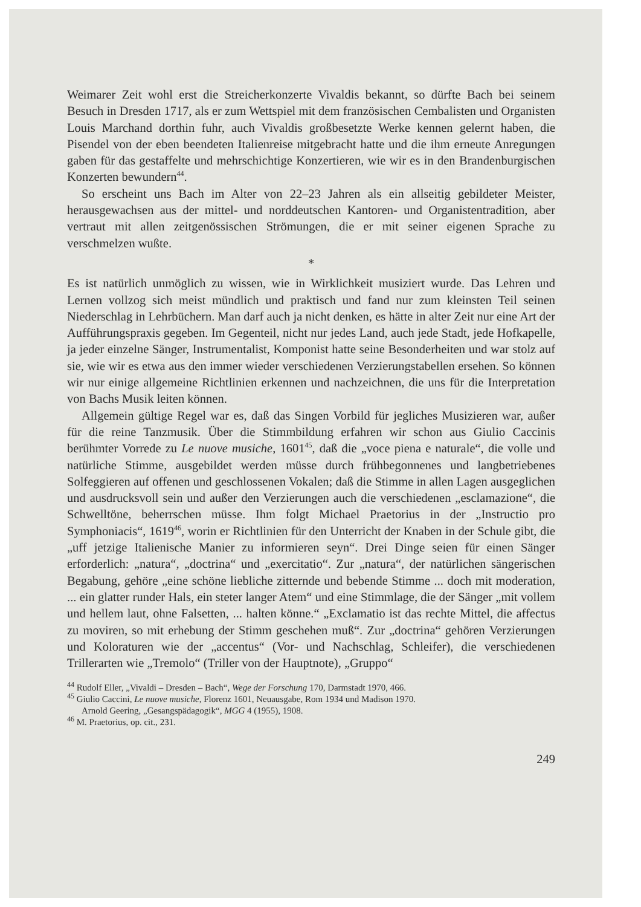Weimarer Zeit wohl erst die Streicherkonzerte Vivaldis bekannt, so dürfte Bach bei seinem Besuch in Dresden 1717, als er zum Wettspiel mit dem französischen Cembalisten und Organisten Louis Marchand dorthin fuhr, auch Vivaldis großbesetzte Werke kennen gelernt haben, die Pisendel von der eben beendeten Italienreise mitgebracht hatte und die ihm erneute Anregungen gaben für das gestaffelte und mehrschichtige Konzertieren, wie wir es in den Brandenburgischen Konzerten bewundern<sup>44</sup>.
So erscheint uns Bach im Alter von 22–23 Jahren als ein allseitig gebildeter Meister, herausgewachsen aus der mittel- und norddeutschen Kantoren- und Organistentradition, aber vertraut mit allen zeitgenössischen Strömungen, die er mit seiner eigenen Sprache zu verschmelzen wußte.
*
Es ist natürlich unmöglich zu wissen, wie in Wirklichkeit musiziert wurde. Das Lehren und Lernen vollzog sich meist mündlich und praktisch und fand nur zum kleinsten Teil seinen Niederschlag in Lehrbüchern. Man darf auch ja nicht denken, es hätte in alter Zeit nur eine Art der Aufführungspraxis gegeben. Im Gegenteil, nicht nur jedes Land, auch jede Stadt, jede Hofkapelle, ja jeder einzelne Sänger, Instrumentalist, Komponist hatte seine Besonderheiten und war stolz auf sie, wie wir es etwa aus den immer wieder verschiedenen Verzierungstabellen ersehen. So können wir nur einige allgemeine Richtlinien erkennen und nachzeichnen, die uns für die Interpretation von Bachs Musik leiten können.
Allgemein gültige Regel war es, daß das Singen Vorbild für jegliches Musizieren war, außer für die reine Tanzmusik. Über die Stimmbildung erfahren wir schon aus Giulio Caccinis berühmter Vorrede zu Le nuove musiche, 1601<sup>45</sup>, daß die „voce piena e naturale“, die volle und natürliche Stimme, ausgebildet werden müsse durch frühbegonnenes und langbetriebenes Solfeggieren auf offenen und geschlossenen Vokalen; daß die Stimme in allen Lagen ausgeglichen und ausdrucksvoll sein und außer den Verzierungen auch die verschiedenen „esclamazione“, die Schwelltöne, beherrschen müsse. Ihm folgt Michael Praetorius in der „Instructio pro Symphoniacis“, 1619<sup>46</sup>, worin er Richtlinien für den Unterricht der Knaben in der Schule gibt, die „uff jetzige Italienische Manier zu informieren seyn“. Drei Dinge seien für einen Sänger erforderlich: „natura“, „doctrina“ und „exercitatio“. Zur „natura“, der natürlichen sängerischen Begabung, gehöre „eine schöne liebliche zitternde und bebende Stimme ... doch mit moderation, ... ein glatter runder Hals, ein steter langer Atem“ und eine Stimmlage, die der Sänger „mit vollem und hellem laut, ohne Falsetten, ... halten könne.“ „Exclamatio ist das rechte Mittel, die affectus zu moviren, so mit erhebung der Stimm geschehen muß“. Zur „doctrina“ gehören Verzierungen und Koloraturen wie der „accentus“ (Vor- und Nachschlag, Schleifer), die verschiedenen Trillerarten wie „Tremolo“ (Triller von der Hauptnote), „Gruppo“
<sup>44</sup> Rudolf Eller, „Vivaldi – Dresden – Bach“, Wege der Forschung 170, Darmstadt 1970, 466.
<sup>45</sup> Giulio Caccini, Le nuove musiche, Florenz 1601, Neuausgabe, Rom 1934 und Madison 1970.
Arnold Geering, „Gesangspädagogik“, MGG 4 (1955), 1908.
<sup>46</sup> M. Praetorius, op. cit., 231.
249